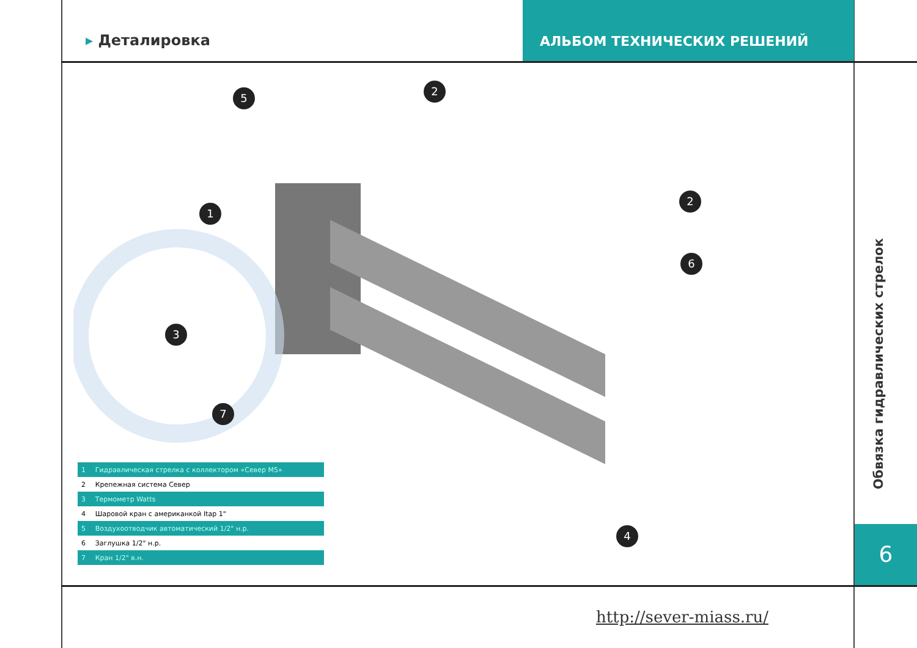▸ Деталировка
АЛЬБОМ ТЕХНИЧЕСКИХ РЕШЕНИЙ
5
2
1
2
6
3
7
4
| 1 | Гидравлическая стрелка с коллектором «Север М5» |
| 2 | Крепежная система Север |
| 3 | Термометр Watts |
| 4 | Шаровой кран с американкой Itap 1" |
| 5 | Воздухоотводчик автоматический 1/2" н.р. |
| 6 | Заглушка 1/2" н.р. |
| 7 | Кран 1/2" в.н. |
Обвязка гидравлических стрелок
6
http://sever-miass.ru/